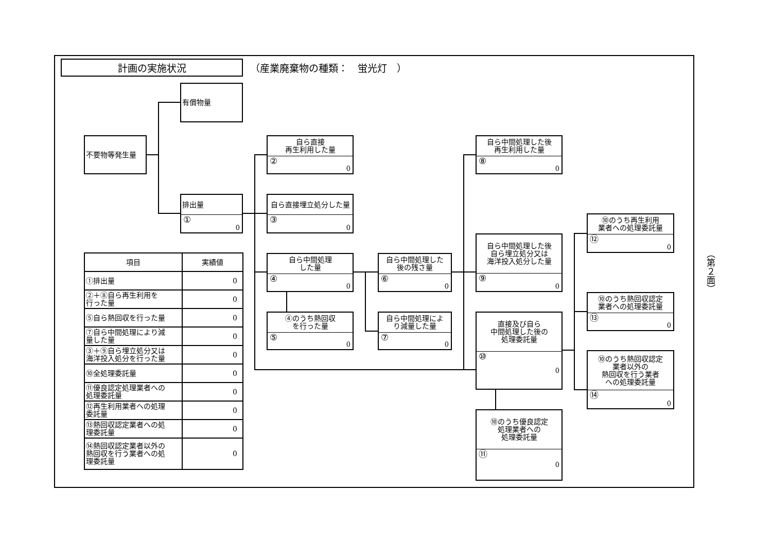計画の実施状況
（産業廃棄物の種類：　蛍光灯　）
有償物量
不要物等発生量
排出量
① 0
自ら直接
再生利用した量
② 0
自ら直接埋立処分した量
③ 0
自ら中間処理
した量
④ 0
④のうち熱回収
を行った量
⑤ 0
自ら中間処理した
後の残さ量
⑥ 0
自ら中間処理によ
り減量した量
⑦ 0
自ら中間処理した後
再生利用した量
⑧ 0
自ら中間処理した後
自ら埋立処分又は
海洋投入処分した量
⑨ 0
直接及び自ら
中間処理した後の
処理委託量
⑩ 0
⑩のうち優良認定
処理業者への
処理委託量
⑪ 0
⑩のうち再生利用
業者への処理委託量
⑫ 0
⑩のうち熱回収認定
業者への処理委託量
⑬ 0
⑩のうち熱回収認定
業者以外の
熱回収を行う業者
への処理委託量
⑭ 0
| 項目 | 実績値 |
| --- | --- |
| ①排出量 | 0 |
| ②＋⑧自ら再生利用を 行った量 | 0 |
| ⑤自ら熱回収を行った量 | 0 |
| ⑦自ら中間処理により減 量した量 | 0 |
| ③＋⑨自ら埋立処分又は 海洋投入処分を行った量 | 0 |
| ⑩全処理委託量 | 0 |
| ⑪優良認定処理業者への 処理委託量 | 0 |
| ⑫再生利用業者への処理 委託量 | 0 |
| ⑬熱回収認定業者への処 理委託量 | 0 |
| ⑭熱回収認定業者以外の 熱回収を行う業者への処 理委託量 | 0 |
（第２面）